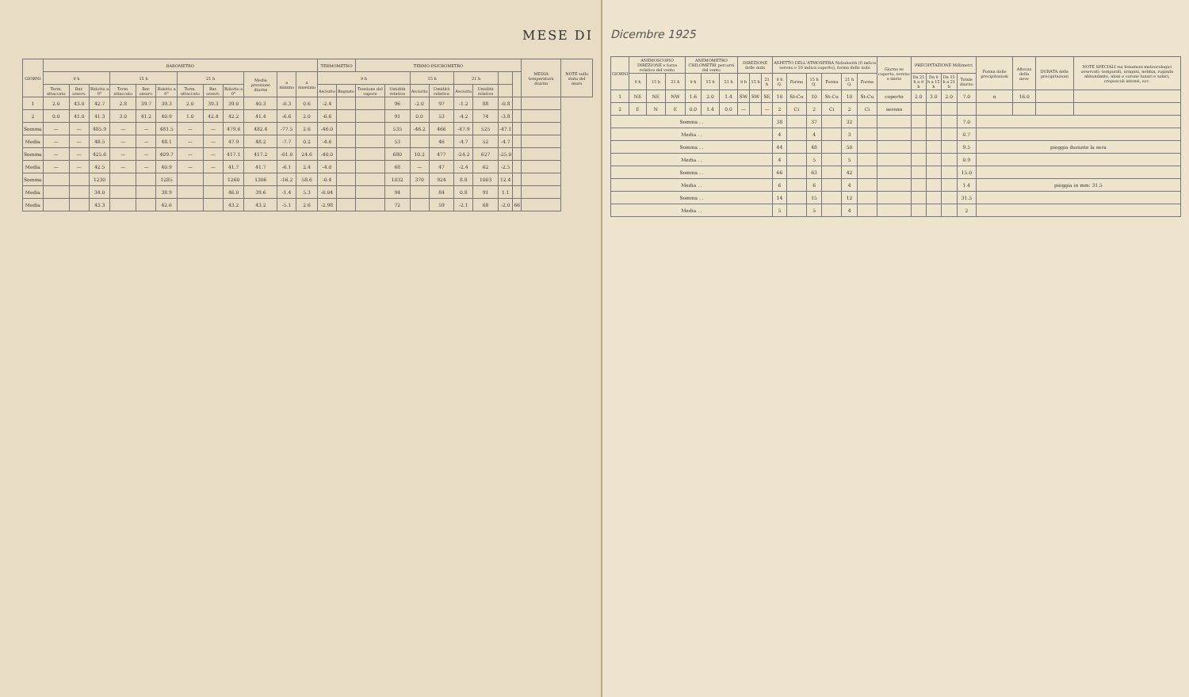MESE DI
| GIORNI | BAROMETRO | | | | | | | | | | | | TERMOMETRO | | TERMO-PSICROMETRO | | | | | | | | MEDIA temperatura diurna | NOTE sullo stato del muro |
| --- | --- | --- | --- | --- | --- | --- | --- | --- | --- | --- | --- | --- | --- | --- | --- | --- | --- | --- | --- | --- | --- | --- | --- | --- |
| | 9 h | | | 15 h | | | 21 h | | | Media pressione diurna | a minimo | a massimo | 9 h | | | | 15 h | | 21 h | | | | | |
| | Term. attaccato | Bar. osserv. | Ridotto a 0° | Term. attaccato | Bar. osserv. | Ridotto a 0° | Term. attaccato | Bar. osserv. | Ridotto a 0° | | | | Asciutto | Bagnato | Tensione del vapore | Umidità relativa | Asciutto | Umidità relativa | Asciutto | Umidità relativa | | | | |
| 1 | 2.0 | 43.0 | 42.7 | 2.8 | 39.7 | 39.3 | 2.0 | 39.3 | 39.0 | 40.3 | -0.3 | 0.6 | -2.4 | | | 96 | -2.0 | 97 | -1.2 | 88 | -0.8 | | | |
| 2 | 0.0 | 41.0 | 41.3 | 3.0 | 41.2 | 40.9 | 1.0 | 42.4 | 42.2 | 41.4 | -6.6 | 2.0 | -6.6 | | | 91 | 0.0 | 53 | -4.2 | 74 | -3.8 | | | |
| Somma | — | — | 485.9 | — | — | 481.5 | — | — | 479.6 | 482.4 | -77.5 | 2.6 | -46.0 | | | 535 | -46.2 | 466 | -47.9 | 525 | -47.1 | | | |
| Media | — | — | 48.5 | — | — | 48.1 | — | — | 47.9 | 48.2 | -7.7 | 0.2 | -4.6 | | | 53 | | 46 | -4.7 | 52 | -4.7 | | | |
| Somma | — | — | 425.6 | — | — | 409.7 | — | — | 417.1 | 417.2 | -61.0 | 24.6 | -40.0 | | | 680 | 10.2 | 477 | -24.2 | 627 | -25.0 | | | |
| Media | — | — | 42.5 | — | — | 40.9 | — | — | 41.7 | 41.7 | -6.1 | 2.4 | -4.0 | | | 68 | — | 47 | -2.4 | 62 | -2.5 | | | |
| Somma | | | 1230 | | | 1285 | | | 1260 | 1306 | -16.2 | 58.6 | -0.4 | | | 1032 | 370 | 924 | 8.8 | 1003 | 12.4 | | | |
| Media | | | 34.0 | | | 38.9 | | | 46.0 | 39.6 | -1.4 | 5.3 | -0.04 | | | 94 | | 84 | 0.8 | 91 | 1.1 | | | |
| Media | | | 43.3 | | | 42.6 | | | 43.2 | 43.2 | -5.1 | 2.6 | -2.98 | | | 72 | | 59 | -2.1 | 68 | -2.0 | 66 | | |
Dicembre 1925
| GIORNI | ANEMOSCOPIO DIREZIONE e forza relativa del vento | | | ANEMOMETRO CHILOMETRI percorsi dal vento | | | DIREZIONE delle nubi | | | ASPETTO DELL'ATMOSFERA Nebulosità (0 indica sereno e 10 indica coperto), forma delle nubi | | | | | | Giorno se coperto, sereno o misto | PRECIPITAZIONE Millimetri | | | | Forma delle precipitazioni | Altezza della neve | DURATA delle precipitazioni | NOTE SPECIALI sui fenomeni meteorologici osservati: temporali, uragani, nebbia, rugiada abbondante, aloni e corone lunari e solari, crepuscoli intensi, ecc. |
| --- | --- | --- | --- | --- | --- | --- | --- | --- | --- | --- | --- | --- | --- | --- | --- | --- | --- | --- | --- | --- | --- | --- | --- | --- |
| | 9 h | 15 h | 21 h | 9 h | 15 h | 21 h | 9 h | 15 h | 21 h | 9 h Q. | Forma | 15 h Q. | Forma | 21 h Q. | Forma | | Da 21 h a 9 h | Da 9 h a 15 h | Da 15 h a 21 h | Totale diurno | | | | |
| 1 | NE | NE | NW | 1.6 | 2.0 | 1.4 | SW | SW | SE | 10 | St-Cu | 10 | St-Cu | 10 | St-Cu | coperto | 2.0 | 3.0 | 2.0 | 7.0 | n | 16.0 | | |
| 2 | E | N | E | 0.0 | 1.4 | 0.0 | — | | — | 2 | Ci | 2 | Ci | 2 | Ci | sereno | | | | | | | | |
| Somma . . | | | | | | | | | | 38 | | 37 | | 32 | | | | | | 7.0 | | | | |
| Media . . | | | | | | | | | | 4 | | 4 | | 3 | | | | | | 0.7 | | | | |
| Somma . . | | | | | | | | | | 44 | | 48 | | 50 | | | | | | 9.5 | pioggia durante la sera | | | |
| Media . . | | | | | | | | | | 4 | | 5 | | 5 | | | | | | 0.9 | | | | |
| Somma . . | | | | | | | | | | 66 | | 63 | | 42 | | | | | | 15.0 | | | | |
| Media . . | | | | | | | | | | 6 | | 6 | | 4 | | | | | | 1.4 | pioggia in mm: 31.5 | | | |
| Somma . . | | | | | | | | | | 14 | | 15 | | 12 | | | | | | 31.5 | | | | |
| Media . . | | | | | | | | | | 5 | | 5 | | 4 | | | | | | 2 | | | | |